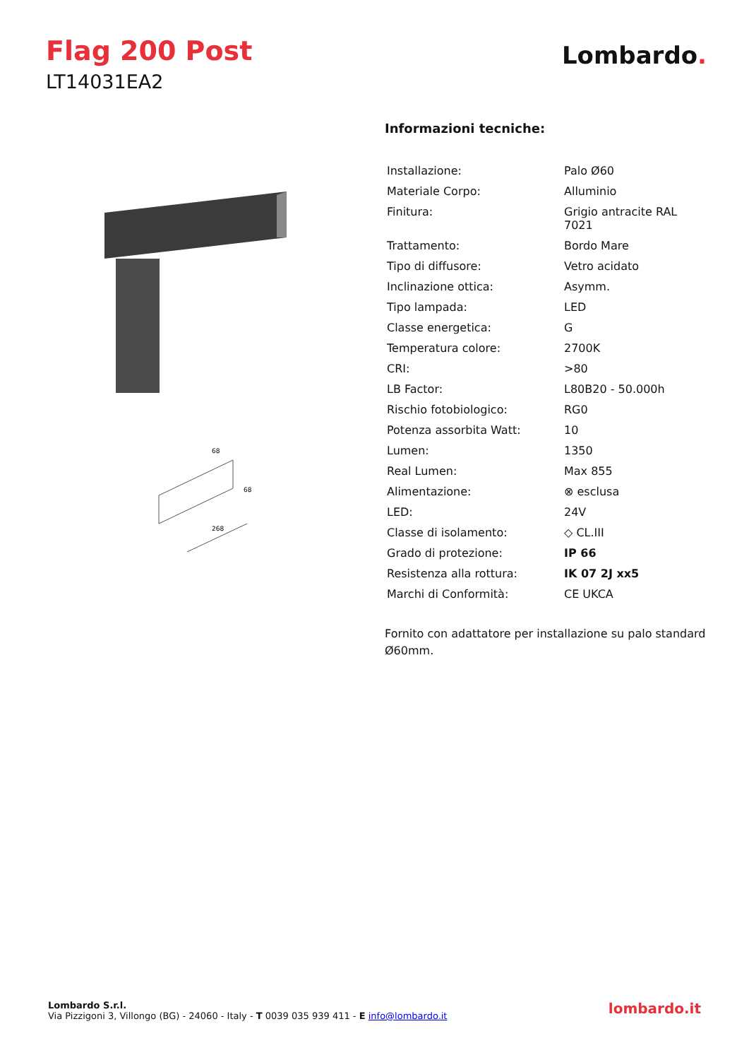Flag 200 Post
LT14031EA2
Lombardo.
68
268
68
Informazioni tecniche:
| Installazione: | Palo Ø60 |
| Materiale Corpo: | Alluminio |
| Finitura: | Grigio antracite RAL 7021 |
| Trattamento: | Bordo Mare |
| Tipo di diffusore: | Vetro acidato |
| Inclinazione ottica: | Asymm. |
| Tipo lampada: | LED |
| Classe energetica: | G |
| Temperatura colore: | 2700K |
| CRI: | >80 |
| LB Factor: | L80B20 - 50.000h |
| Rischio fotobiologico: | RG0 |
| Potenza assorbita Watt: | 10 |
| Lumen: | 1350 |
| Real Lumen: | Max 855 |
| Alimentazione: | ⊗ esclusa |
| LED: | 24V |
| Classe di isolamento: | ◇ CL.III |
| Grado di protezione: | IP 66 |
| Resistenza alla rottura: | IK 07 2J xx5 |
| Marchi di Conformità: | CE UKCA |
Fornito con adattatore per installazione su palo standard Ø60mm.
Lombardo S.r.l.
Via Pizzigoni 3, Villongo (BG) - 24060 - Italy - T 0039 035 939 411 - E info@lombardo.it
lombardo.it